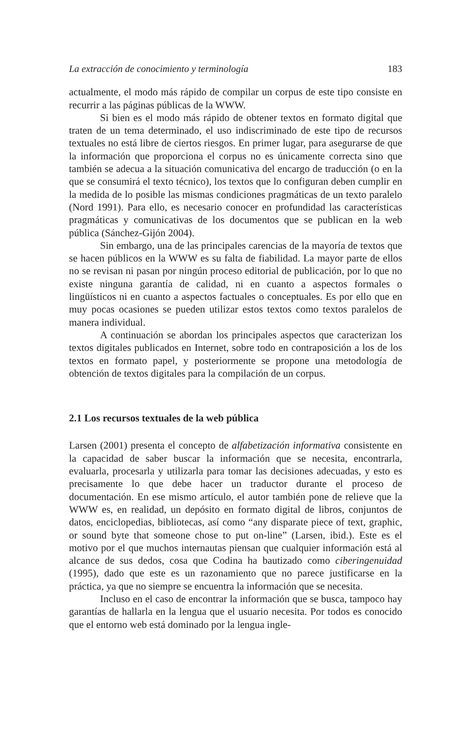La extracción de conocimiento y terminología 183
actualmente, el modo más rápido de compilar un corpus de este tipo consiste en recurrir a las páginas públicas de la WWW.
Si bien es el modo más rápido de obtener textos en formato digital que traten de un tema determinado, el uso indiscriminado de este tipo de recursos textuales no está libre de ciertos riesgos. En primer lugar, para asegurarse de que la información que proporciona el corpus no es únicamente correcta sino que también se adecua a la situación comunicativa del encargo de traducción (o en la que se consumirá el texto técnico), los textos que lo configuran deben cumplir en la medida de lo posible las mismas condiciones pragmáticas de un texto paralelo (Nord 1991). Para ello, es necesario conocer en profundidad las características pragmáticas y comunicativas de los documentos que se publican en la web pública (Sánchez-Gijón 2004).
Sin embargo, una de las principales carencias de la mayoría de textos que se hacen públicos en la WWW es su falta de fiabilidad. La mayor parte de ellos no se revisan ni pasan por ningún proceso editorial de publicación, por lo que no existe ninguna garantía de calidad, ni en cuanto a aspectos formales o lingüísticos ni en cuanto a aspectos factuales o conceptuales. Es por ello que en muy pocas ocasiones se pueden utilizar estos textos como textos paralelos de manera individual.
A continuación se abordan los principales aspectos que caracterizan los textos digitales publicados en Internet, sobre todo en contraposición a los de los textos en formato papel, y posteriormente se propone una metodología de obtención de textos digitales para la compilación de un corpus.
2.1 Los recursos textuales de la web pública
Larsen (2001) presenta el concepto de alfabetización informativa consistente en la capacidad de saber buscar la información que se necesita, encontrarla, evaluarla, procesarla y utilizarla para tomar las decisiones adecuadas, y esto es precisamente lo que debe hacer un traductor durante el proceso de documentación. En ese mismo artículo, el autor también pone de relieve que la WWW es, en realidad, un depósito en formato digital de libros, conjuntos de datos, enciclopedias, bibliotecas, así como “any disparate piece of text, graphic, or sound byte that someone chose to put on-line” (Larsen, ibid.). Este es el motivo por el que muchos internautas piensan que cualquier información está al alcance de sus dedos, cosa que Codina ha bautizado como ciberingenuidad (1995), dado que este es un razonamiento que no parece justificarse en la práctica, ya que no siempre se encuentra la información que se necesita.
Incluso en el caso de encontrar la información que se busca, tampoco hay garantías de hallarla en la lengua que el usuario necesita. Por todos es conocido que el entorno web está dominado por la lengua ingle-